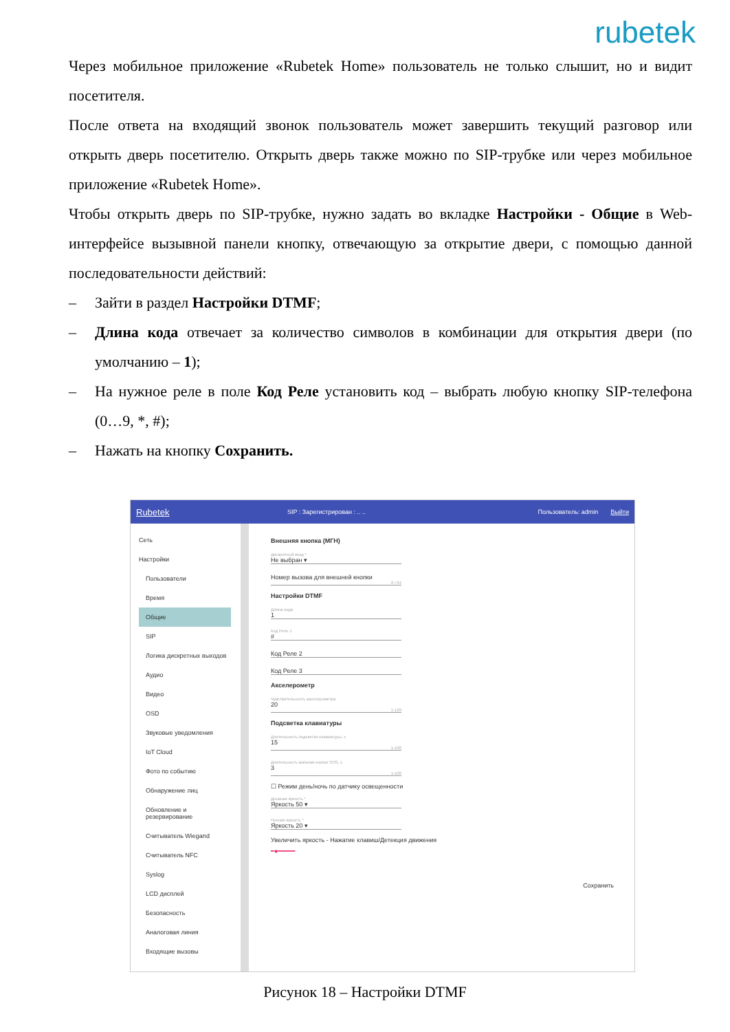rubetek
Через мобильное приложение «Rubetek Home» пользователь не только слышит, но и видит посетителя.
После ответа на входящий звонок пользователь может завершить текущий разговор или открыть дверь посетителю. Открыть дверь также можно по SIP-трубке или через мобильное приложение «Rubetek Home».
Чтобы открыть дверь по SIP-трубке, нужно задать во вкладке Настройки - Общие в Web-интерфейсе вызывной панели кнопку, отвечающую за открытие двери, с помощью данной последовательности действий:
– Зайти в раздел Настройки DTMF;
– Длина кода отвечает за количество символов в комбинации для открытия двери (по умолчанию – 1);
– На нужное реле в поле Код Реле установить код – выбрать любую кнопку SIP-телефона (0…9, *, #);
– Нажать на кнопку Сохранить.
Rubetek SIP : Зарегистрирован : .. .. Пользователь: admin Выйти
Сеть
Настройки
Пользователи
Время
Общие
SIP
Логика дискретных выходов
Аудио
Видео
OSD
Звуковые уведомления
IoT Cloud
Фото по событию
Обнаружение лиц
Обновление и резервирование
Считыватель Wiegand
Считыватель NFC
Syslog
LCD дисплей
Безопасность
Аналоговая линия
Входящие вызовы
Внешняя кнопка (МГН)
Дискретный вход *
Не выбран ▾
Номер вызова для внешней кнопки
0 / 64
Настройки DTMF
Длина кода
1
Код Реле 1
#
Код Реле 2
Код Реле 3
Акселерометр
Чувствительность акселерометра
20
1-120
Подсветка клавиатуры
Длительность подсветки клавиатуры, с
15
1-100
Длительность мигания кнопки SOS, с
3
1-100
☐ Режим день/ночь по датчику освещенности
Дневная яркость *
Яркость 50 ▾
Ночная яркость *
Яркость 20 ▾
Увеличить яркость - Нажатие клавиш/Детекция движения
━●━━━━━
Сохранить
Рисунок 18 – Настройки DTMF